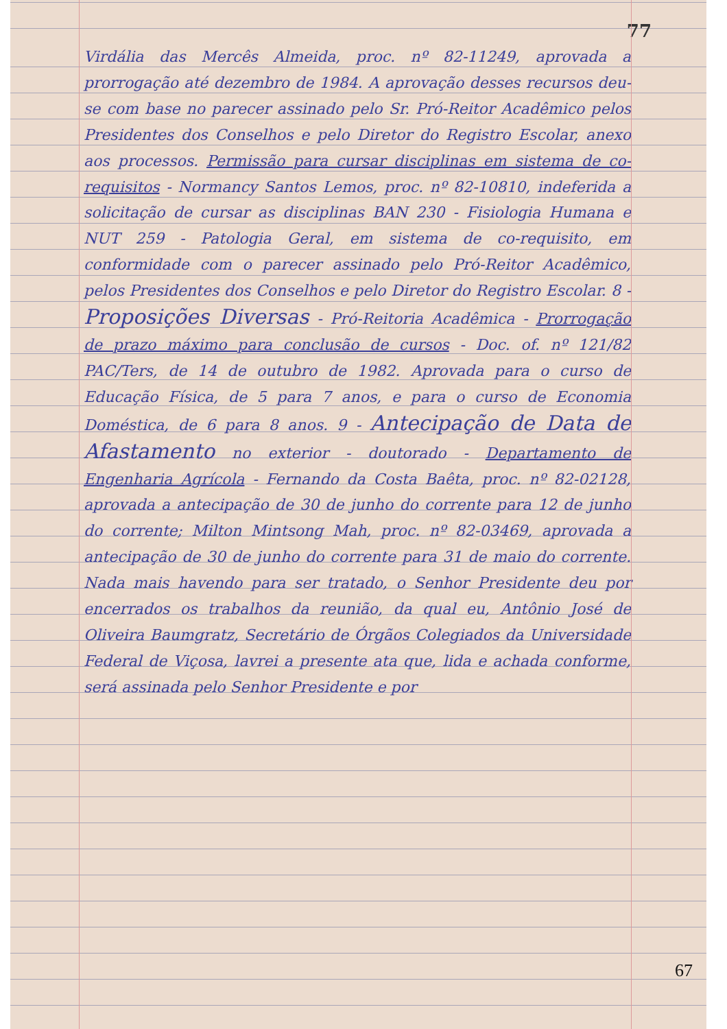77
Virdália das Mercês Almeida, proc. nº 82-11249, aprovada a prorrogação até dezembro de 1984. A aprovação desses recursos deu-se com base no parecer assinado pelo Sr. Pró-Reitor Acadêmico pelos Presidentes dos Conselhos e pelo Diretor do Registro Escolar, anexo aos processos. Permissão para cursar disciplinas em sistema de co-requisitos - Normancy Santos Lemos, proc. nº 82-10810, indeferida a solicitação de cursar as disciplinas BAN 230 - Fisiologia Humana e NUT 259 - Patologia Geral, em sistema de co-requisito, em conformidade com o parecer assinado pelo Pró-Reitor Acadêmico, pelos Presidentes dos Conselhos e pelo Diretor do Registro Escolar. 8 - Proposições Diversas - Pró-Reitoria Acadêmica - Prorrogação de prazo máximo para conclusão de cursos - Doc. of. nº 121/82 PAC/Ters, de 14 de outubro de 1982. Aprovada para o curso de Educação Física, de 5 para 7 anos, e para o curso de Economia Doméstica, de 6 para 8 anos. 9 - Antecipação de Data de Afastamento no exterior - doutorado - Departamento de Engenharia Agrícola - Fernando da Costa Baêta, proc. nº 82-02128, aprovada a antecipação de 30 de junho do corrente para 12 de junho do corrente; Milton Mintsong Mah, proc. nº 82-03469, aprovada a antecipação de 30 de junho do corrente para 31 de maio do corrente. Nada mais havendo para ser tratado, o Senhor Presidente deu por encerrados os trabalhos da reunião, da qual eu, Antônio José de Oliveira Baumgratz, Secretário de Órgãos Colegiados da Universidade Federal de Viçosa, lavrei a presente ata que, lida e achada conforme, será assinada pelo Senhor Presidente e por
67